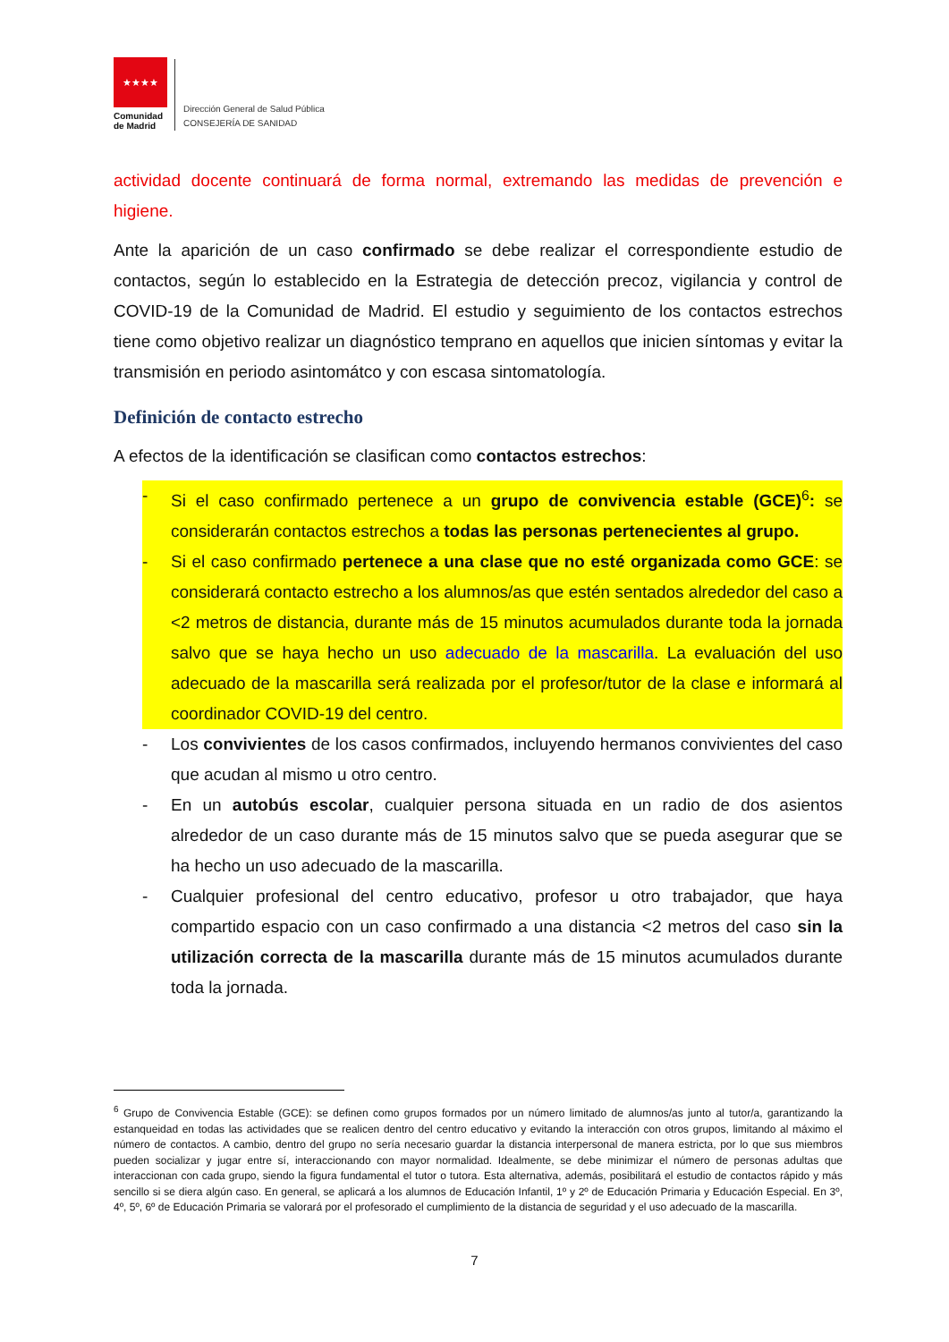★★★★
Comunidad
de Madrid
Dirección General de Salud Pública
CONSEJERÍA DE SANIDAD
actividad docente continuará de forma normal, extremando las medidas de prevención e higiene.
Ante la aparición de un caso confirmado se debe realizar el correspondiente estudio de contactos, según lo establecido en la Estrategia de detección precoz, vigilancia y control de COVID-19 de la Comunidad de Madrid. El estudio y seguimiento de los contactos estrechos tiene como objetivo realizar un diagnóstico temprano en aquellos que inicien síntomas y evitar la transmisión en periodo asintomátco y con escasa sintomatología.
Definición de contacto estrecho
A efectos de la identificación se clasifican como contactos estrechos:
- Si el caso confirmado pertenece a un grupo de convivencia estable (GCE)<sup>6</sup>: se considerarán contactos estrechos a todas las personas pertenecientes al grupo.
- Si el caso confirmado pertenece a una clase que no esté organizada como GCE: se considerará contacto estrecho a los alumnos/as que estén sentados alrededor del caso a <2 metros de distancia, durante más de 15 minutos acumulados durante toda la jornada salvo que se haya hecho un uso adecuado de la mascarilla. La evaluación del uso adecuado de la mascarilla será realizada por el profesor/tutor de la clase e informará al coordinador COVID-19 del centro.
- Los convivientes de los casos confirmados, incluyendo hermanos convivientes del caso que acudan al mismo u otro centro.
- En un autobús escolar, cualquier persona situada en un radio de dos asientos alrededor de un caso durante más de 15 minutos salvo que se pueda asegurar que se ha hecho un uso adecuado de la mascarilla.
- Cualquier profesional del centro educativo, profesor u otro trabajador, que haya compartido espacio con un caso confirmado a una distancia <2 metros del caso sin la utilización correcta de la mascarilla durante más de 15 minutos acumulados durante toda la jornada.
<sup>6</sup> Grupo de Convivencia Estable (GCE): se definen como grupos formados por un número limitado de alumnos/as junto al tutor/a, garantizando la estanqueidad en todas las actividades que se realicen dentro del centro educativo y evitando la interacción con otros grupos, limitando al máximo el número de contactos. A cambio, dentro del grupo no sería necesario guardar la distancia interpersonal de manera estricta, por lo que sus miembros pueden socializar y jugar entre sí, interaccionando con mayor normalidad. Idealmente, se debe minimizar el número de personas adultas que interaccionan con cada grupo, siendo la figura fundamental el tutor o tutora. Esta alternativa, además, posibilitará el estudio de contactos rápido y más sencillo si se diera algún caso. En general, se aplicará a los alumnos de Educación Infantil, 1º y 2º de Educación Primaria y Educación Especial. En 3º, 4º, 5º, 6º de Educación Primaria se valorará por el profesorado el cumplimiento de la distancia de seguridad y el uso adecuado de la mascarilla.
7